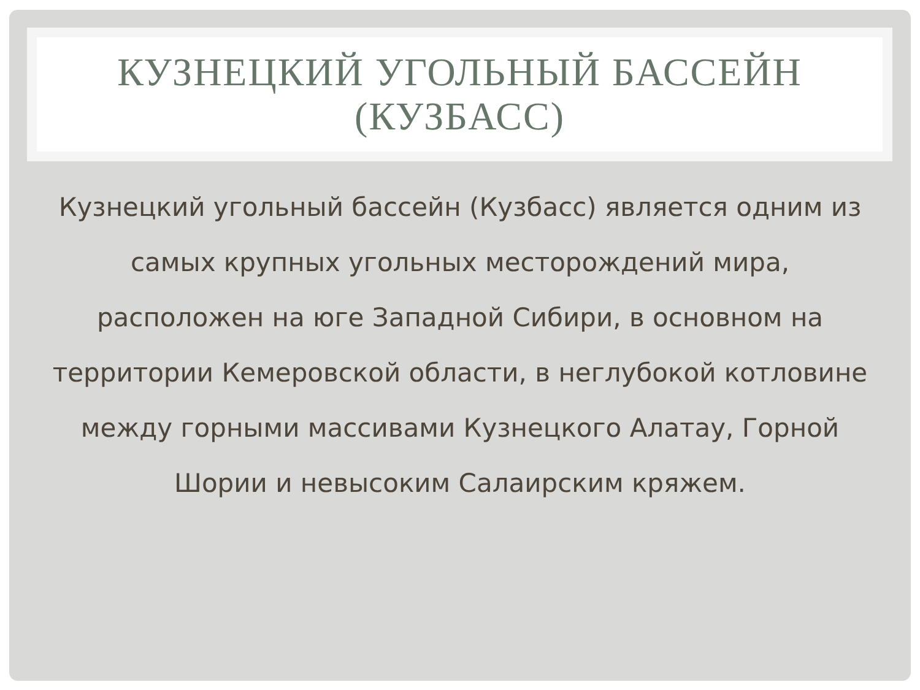КУЗНЕЦКИЙ УГОЛЬНЫЙ БАССЕЙН
(КУЗБАСС)
Кузнецкий угольный бассейн (Кузбасс) является одним из самых крупных угольных месторождений мира, расположен на юге Западной Сибири, в основном на территории Кемеровской области, в неглубокой котловине между горными массивами Кузнецкого Алатау, Горной Шории и невысоким Салаирским кряжем.